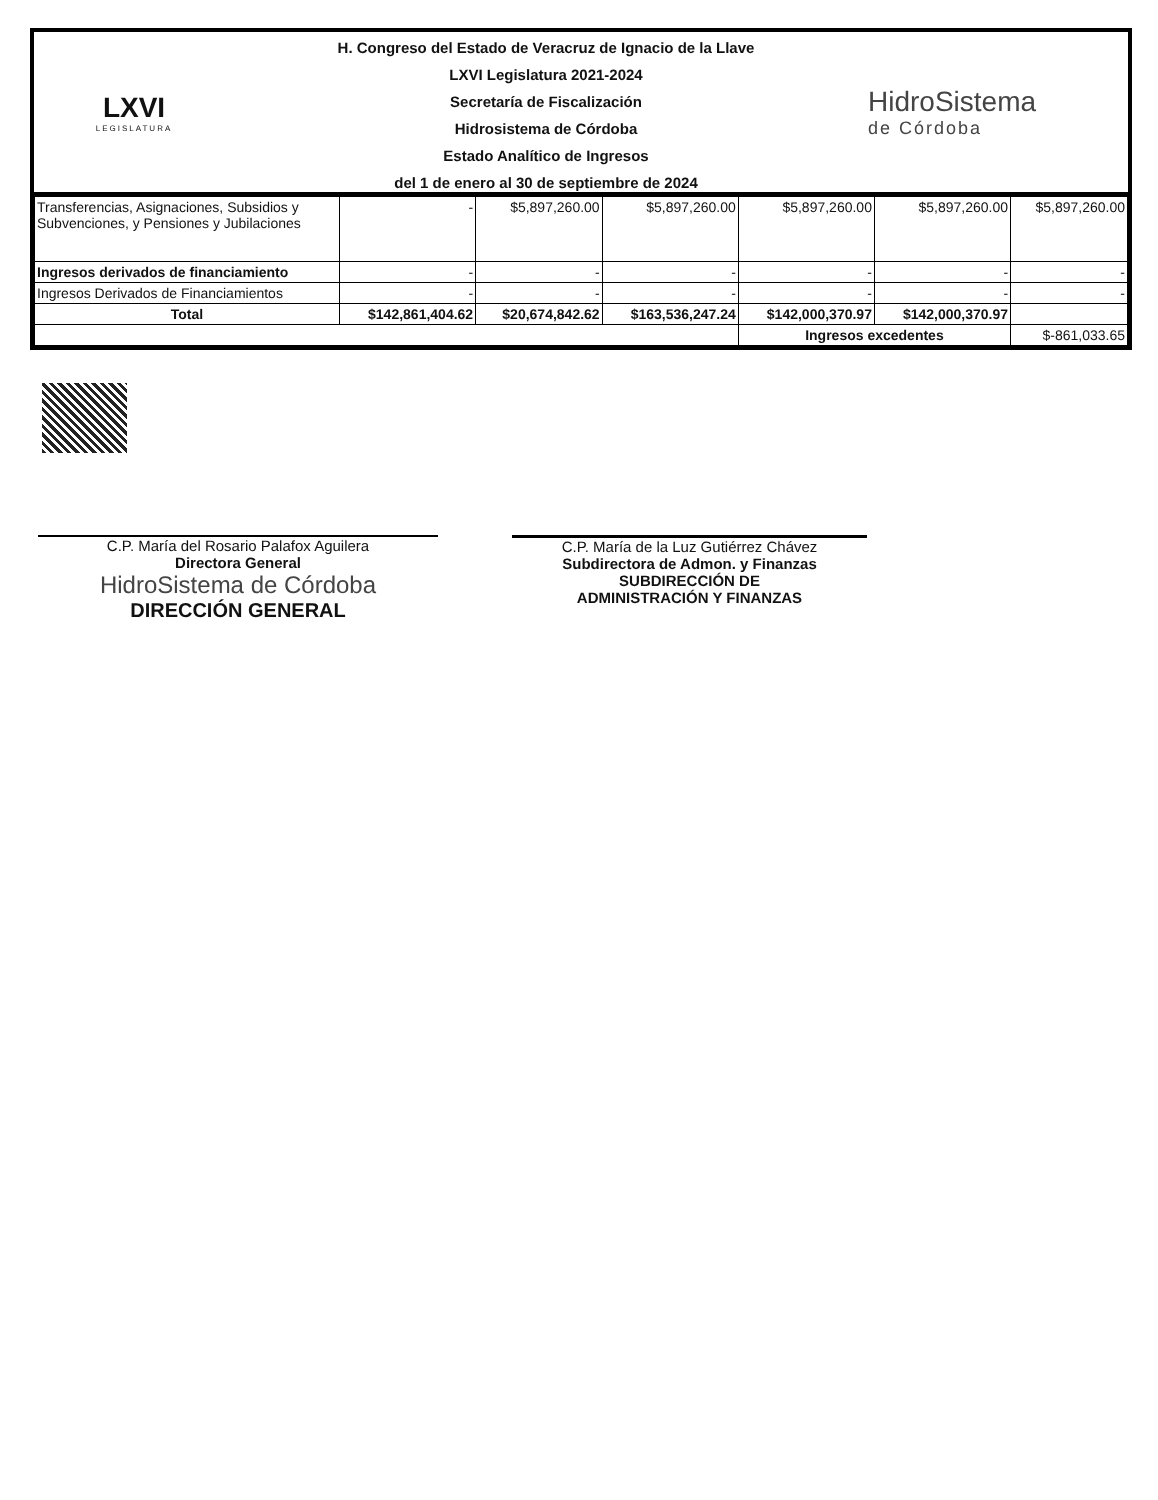LXVI
LEGISLATURA
H. Congreso del Estado de Veracruz de Ignacio de la Llave
LXVI Legislatura 2021-2024
Secretaría de Fiscalización
Hidrosistema de Córdoba
Estado Analítico de Ingresos
del 1 de enero al 30 de septiembre de 2024
HidroSistema
de Córdoba
| Transferencias, Asignaciones, Subsidios y Subvenciones, y Pensiones y Jubilaciones | - | $5,897,260.00 | $5,897,260.00 | $5,897,260.00 | $5,897,260.00 | $5,897,260.00 |
| Ingresos derivados de financiamiento | - | - | - | - | - | - |
| Ingresos Derivados de Financiamientos | - | - | - | - | - | - |
| Total | $142,861,404.62 | $20,674,842.62 | $163,536,247.24 | $142,000,370.97 | $142,000,370.97 | |
| | | | | Ingresos excedentes | | $-861,033.65 |
C.P. María del Rosario Palafox Aguilera
Directora General
HidroSistema de Córdoba
DIRECCIÓN GENERAL
C.P. María de la Luz Gutiérrez Chávez
Subdirectora de Admon. y Finanzas
SUBDIRECCIÓN DE
ADMINISTRACIÓN Y FINANZAS